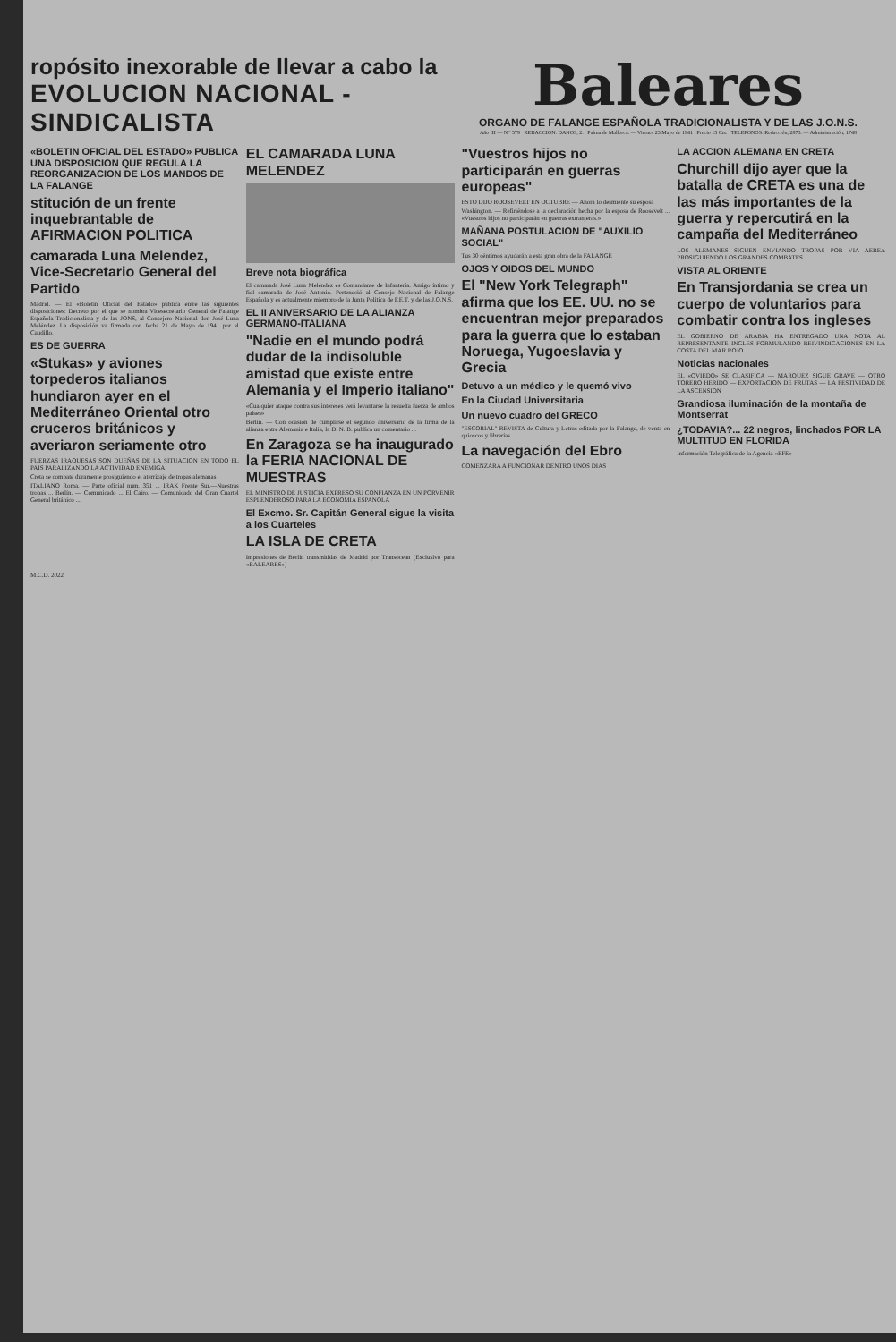ropósito inexorable de llevar a cabo la
EVOLUCION NACIONAL - SINDICALISTA
Baleares
ORGANO DE FALANGE ESPAÑOLA TRADICIONALISTA Y DE LAS J.O.N.S.
Año III — N.º 579 REDACCION: DANOS, 2. Palma de Mallorca. — Viernes 23 Mayo de 1941 Precio 15 Cts. TELEFONOS: Redacción, 2873. — Administración, 1748
«BOLETIN OFICIAL DEL ESTADO» PUBLICA UNA DISPOSICION QUE REGULA LA REORGANIZACION DE LOS MANDOS DE LA FALANGE
stitución de un frente inquebrantable de AFIRMACION POLITICA
camarada Luna Melendez, Vice-Secretario General del Partido
Madrid. — El «Boletín Oficial del Estado» publica entre las siguientes disposiciones: Decreto por el que se nombra Vicesecretario General de Falange Española Tradicionalista y de las JONS, al Consejero Nacional don José Luna Meléndez. La disposición va firmada con fecha 21 de Mayo de 1941 por el Caudillo.
ES DE GUERRA
«Stukas» y aviones torpederos italianos hundiaron ayer en el Mediterráneo Oriental otro cruceros británicos y averiaron seriamente otro
FUERZAS IRAQUESAS SON DUEÑAS DE LA SITUACION EN TODO EL PAIS PARALIZANDO LA ACTIVIDAD ENEMIGA
Creta se combate duramente prosiguiendo el aterrizaje de tropas alemanas
ITALIANO Roma. — Parte oficial núm. 351 ... IRAK Frente Sur.—Nuestras tropas ... Berlín. — Comunicado ... El Cairo. — Comunicado del Gran Cuartel General británico ...
EL CAMARADA LUNA MELENDEZ
Breve nota biográfica
El camarada José Luna Meléndez es Comandante de Infantería. Amigo íntimo y fiel camarada de José Antonio. Perteneció al Consejo Nacional de Falange Española y es actualmente miembro de la Junta Política de F.E.T. y de las J.O.N.S.
EL II ANIVERSARIO DE LA ALIANZA GERMANO-ITALIANA
"Nadie en el mundo podrá dudar de la indisoluble amistad que existe entre Alemania y el Imperio italiano"
«Cualquier ataque contra sus intereses verá levantarse la resuelta fuerza de ambos países»
Berlín. — Con ocasión de cumplirse el segundo aniversario de la firma de la alianza entre Alemania e Italia, la D. N. B. publica un comentario ...
En Zaragoza se ha inaugurado la FERIA NACIONAL DE MUESTRAS
EL MINISTRO DE JUSTICIA EXPRESO SU CONFIANZA EN UN PORVENIR ESPLENDEROSO PARA LA ECONOMIA ESPAÑOLA
El Excmo. Sr. Capitán General sigue la visita a los Cuarteles
LA ISLA DE CRETA
Impresiones de Berlín transmitidas de Madrid por Transocean (Exclusivo para «BALEARES»)
"Vuestros hijos no participarán en guerras europeas"
ESTO DIJO ROOSEVELT EN OCTUBRE — Ahora lo desmiente su esposa
Washington. — Refiriéndose a la declaración hecha por la esposa de Roosevelt ... «Vuestros hijos no participarán en guerras extranjeras.»
MAÑANA POSTULACION DE "AUXILIO SOCIAL"
Tus 30 céntimos ayudarán a esta gran obra de la FALANGE
OJOS Y OIDOS DEL MUNDO
El "New York Telegraph" afirma que los EE. UU. no se encuentran mejor preparados para la guerra que lo estaban Noruega, Yugoeslavia y Grecia
Detuvo a un médico y le quemó vivo
En la Ciudad Universitaria
Un nuevo cuadro del GRECO
"ESCORIAL" REVISTA de Cultura y Letras editada por la Falange, de venta en quioscos y librerías.
La navegación del Ebro
COMENZARA A FUNCIONAR DENTRO UNOS DIAS
LA ACCION ALEMANA EN CRETA
Churchill dijo ayer que la batalla de CRETA es una de las más importantes de la guerra y repercutirá en la campaña del Mediterráneo
LOS ALEMANES SIGUEN ENVIANDO TROPAS POR VIA AEREA PROSIGUIENDO LOS GRANDES COMBATES
VISTA AL ORIENTE
En Transjordania se crea un cuerpo de voluntarios para combatir contra los ingleses
EL GOBIERNO DE ARABIA HA ENTREGADO UNA NOTA AL REPRESENTANTE INGLES FORMULANDO REIVINDICACIONES EN LA COSTA DEL MAR ROJO
Noticias nacionales
EL «OVIEDO» SE CLASIFICA — MARQUEZ SIGUE GRAVE — OTRO TORERO HERIDO — EXPORTACION DE FRUTAS — LA FESTIVIDAD DE LA ASCENSION
Grandiosa iluminación de la montaña de Montserrat
¿TODAVIA?... 22 negros, linchados POR LA MULTITUD EN FLORIDA
Información Telegráfica de la Agencia «EFE»
M.C.D. 2022